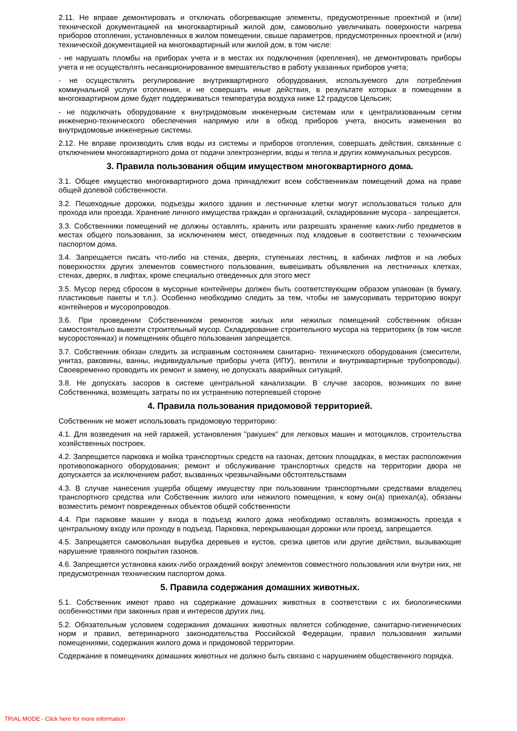2.11. Не вправе демонтировать и отключать обогревающие элементы, предусмотренные проектной и (или) технической документацией на многоквартирный жилой дом, самовольно увеличивать поверхности нагрева приборов отопления, установленных в жилом помещении, свыше параметров, предусмотренных проектной и (или) технической документацией на многоквартирный или жилой дом, в том числе:
- не нарушать пломбы на приборах учета и в местах их подключения (крепления), не демонтировать приборы учета и не осуществлять несанкционированное вмешательство в работу указанных приборов учета;
- не осуществлять регулирование внутриквартирного оборудования, используемого для потребления коммунальной услуги отопления, и не совершать иные действия, в результате которых в помещении в многоквартирном доме будет поддерживаться температура воздуха ниже 12 градусов Цельсия;
- не подключать оборудование к внутридомовым инженерным системам или к централизованным сетям инженерно-технического обеспечения напрямую или в обход приборов учета, вносить изменения во внутридомовые инженерные системы.
2.12. Не вправе производить слив воды из системы и приборов отопления, совершать действия, связанные с отключением многоквартирного дома от подачи электроэнергии, воды и тепла и других коммунальных ресурсов.
3. Правила пользования общим имуществом многоквартирного дома.
3.1. Общее имущество многоквартирного дома принадлежит всем собственникам помещений дома на праве общей долевой собственности.
3.2. Пешеходные дорожки, подъезды жилого здания и лестничные клетки могут использоваться только для прохода или проезда. Хранение личного имущества граждан и организаций, складирование мусора - запрещается.
3.3. Собственники помещений не должны оставлять, хранить или разрешать хранение каких-либо предметов в местах общего пользования, за исключением мест, отведенных под кладовые в соответствии с техническим паспортом дома.
3.4. Запрещается писать что-либо на стенах, дверях, ступеньках лестниц, в кабинах лифтов и на любых поверхностях других элементов совместного пользования, вывешивать объявления на лестничных клетках, стенах, дверях, в лифтах, кроме специально отведенных для этого мест
3.5. Мусор перед сбросом в мусорные контейнеры должен быть соответствующим образом упакован (в бумагу, пластиковые пакеты и т.п.). Особенно необходимо следить за тем, чтобы не замусоривать территорию вокруг контейнеров и мусоропроводов.
3.6. При проведении Собственником ремонтов жилых или нежилых помещений собственник обязан самостоятельно вывезти строительный мусор. Складирование строительного мусора на территориях (в том числе мусоростоянках) и помещениях общего пользования запрещается.
3.7. Собственник обязан следить за исправным состоянием санитарно- технического оборудования (смесители, унитаз, раковины, ванны, индивидуальные приборы учета (ИПУ), вентили и внутриквартирные трубопроводы). Своевременно проводить их ремонт и замену, не допускать аварийных ситуаций.
3.8. Не допускать засоров в системе центральной канализации. В случае засоров, возникших по вине Собственника, возмещать затраты по их устранению потерпевшей стороне
4. Правила пользования придомовой территорией.
Собственник не может использовать придомовую территорию:
4.1. Для возведения на ней гаражей, установления "ракушек" для легковых машин и мотоциклов, строительства хозяйственных построек.
4.2. Запрещается парковка и мойка транспортных средств на газонах, детских площадках, в местах расположения противопожарного оборудования; ремонт и обслуживание транспортных средств на территории двора не допускается за исключением работ, вызванных чрезвычайными обстоятельствами
4.3. В случае нанесения ущерба общему имуществу при пользовании транспортными средствами владелец транспортного средства или Собственник жилого или нежилого помещения, к кому он(а) приехал(а), обязаны возместить ремонт поврежденных объектов общей собственности
4.4. При парковке машин у входа в подъезд жилого дома необходимо оставлять возможность проезда к центральному входу или проходу в подъезд. Парковка, перекрывающая дорожки или проезд, запрещается.
4.5. Запрещается самовольная вырубка деревьев и кустов, срезка цветов или другие действия, вызывающие нарушение травяного покрытия газонов.
4.6. Запрещается установка каких-либо ограждений вокруг элементов совместного пользования или внутри них, не предусмотренная техническим паспортом дома.
5. Правила содержания домашних животных.
5.1. Собственник имеют право на содержание домашних животных в соответствии с их биологическими особенностями при законных прав и интересов других лиц.
5.2. Обязательным условием содержания домашних животных является соблюдение, санитарно-гигиенических норм и правил, ветеринарного законодательства Российской Федерации, правил пользования жилыми помещениями, содержания жилого дома и придомовой территории.
Содержание в помещениях домашних животных не должно быть связано с нарушением общественного порядка.
TRIAL MODE - Click here for more information